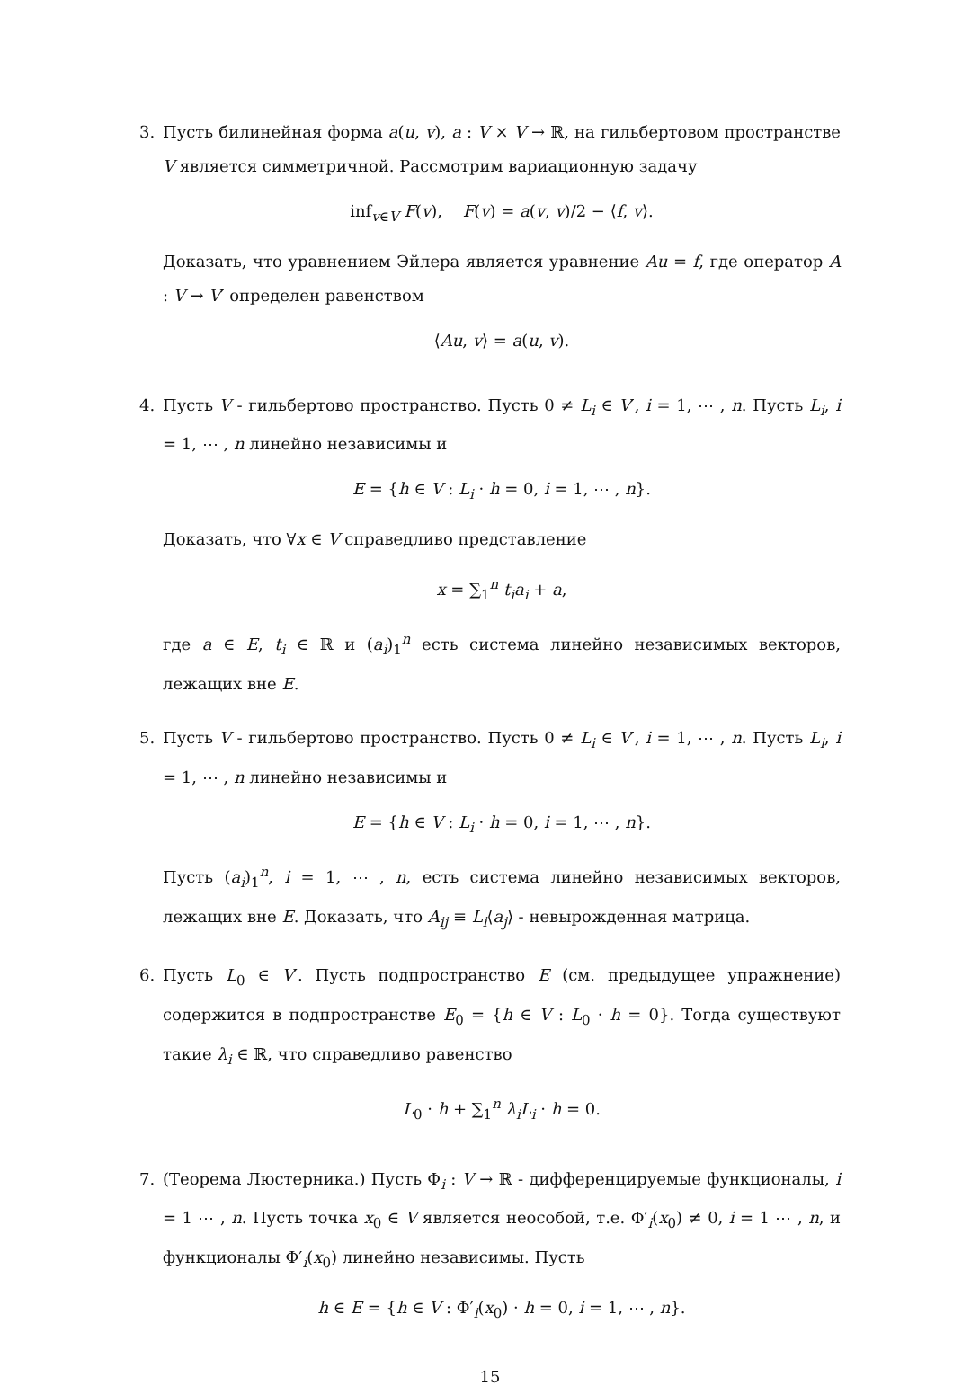3. Пусть билинейная форма a(u, v), a : V × V → ℝ, на гильбертовом пространстве V является симметричной. Рассмотрим вариационную задачу
inf<sub>v∈V</sub> F(v), F(v) = a(v, v)/2 − ⟨f, v⟩.
Доказать, что уравнением Эйлера является уравнение Au = f, где оператор A : V → V′ определен равенством
⟨Au, v⟩ = a(u, v).
4. Пусть V - гильбертово пространство. Пусть 0 ≠ L<sub>i</sub> ∈ V′, i = 1, ⋯ , n. Пусть L<sub>i</sub>, i = 1, ⋯ , n линейно независимы и
E = {h ∈ V : L<sub>i</sub> · h = 0, i = 1, ⋯ , n}.
Доказать, что ∀x ∈ V справедливо представление
x = ∑<sub>1</sub><sup>n</sup> t<sub>i</sub>a<sub>i</sub> + a,
где a ∈ E, t<sub>i</sub> ∈ ℝ и (a<sub>i</sub>)<sub>1</sub><sup>n</sup> есть система линейно независимых векторов, лежащих вне E.
5. Пусть V - гильбертово пространство. Пусть 0 ≠ L<sub>i</sub> ∈ V′, i = 1, ⋯ , n. Пусть L<sub>i</sub>, i = 1, ⋯ , n линейно независимы и
E = {h ∈ V : L<sub>i</sub> · h = 0, i = 1, ⋯ , n}.
Пусть (a<sub>i</sub>)<sub>1</sub><sup>n</sup>, i = 1, ⋯ , n, есть система линейно независимых векторов, лежащих вне E. Доказать, что A<sub>ij</sub> ≡ L<sub>i</sub>⟨a<sub>j</sub>⟩ - невырожденная матрица.
6. Пусть L<sub>0</sub> ∈ V′. Пусть подпространство E (см. предыдущее упражнение) содержится в подпространстве E<sub>0</sub> = {h ∈ V : L<sub>0</sub> · h = 0}. Тогда существуют такие λ<sub>i</sub> ∈ ℝ, что справедливо равенство
L<sub>0</sub> · h + ∑<sub>1</sub><sup>n</sup> λ<sub>i</sub>L<sub>i</sub> · h = 0.
7. (Теорема Люстерника.) Пусть Φ<sub>i</sub> : V → ℝ - дифференцируемые функционалы, i = 1 ⋯ , n. Пусть точка x<sub>0</sub> ∈ V является неособой, т.е. Φ′<sub>i</sub>(x<sub>0</sub>) ≠ 0, i = 1 ⋯ , n, и функционалы Φ′<sub>i</sub>(x<sub>0</sub>) линейно независимы. Пусть
h ∈ E = {h ∈ V : Φ′<sub>i</sub>(x<sub>0</sub>) · h = 0, i = 1, ⋯ , n}.
15